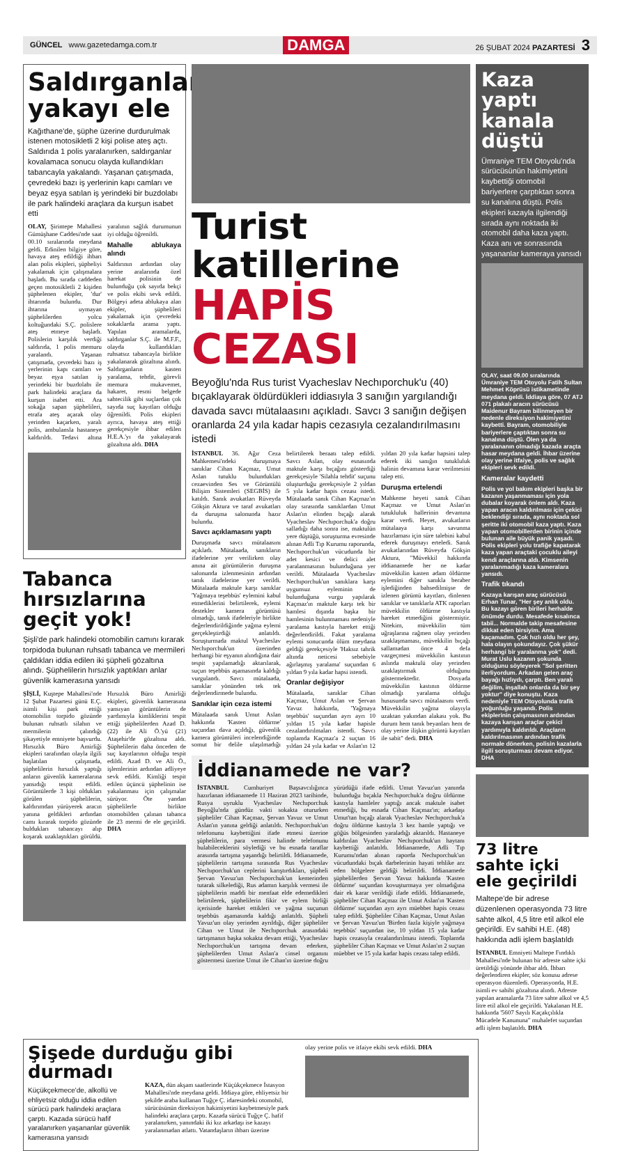GÜNCEL www.gazetedamga.com.tr DAMGA 26 ŞUBAT 2024 PAZARTESİ 3
Saldırganlar yakayı ele
Kağıthane'de, şüphe üzerine durdurulmak istenen motosikletli 2 kişi polise ateş açtı. Saldırıda 1 polis yaralanırken, saldırganlar kovalamaca sonucu olayda kullandıkları tabancayla yakalandı. Yaşanan çatışmada, çevredeki bazı iş yerlerinin kapı camları ve beyaz eşya satılan iş yerindeki bir buzdolabı ile park halindeki araçlara da kurşun isabet etti
OLAY, Şirintepe Mahallesi Gümüşhane Caddesi'nde saat 00.10 sıralarında meydana geldi. Edinilen bilgiye göre, havaya ateş edildiği ihbarı alan polis ekipleri, şüpheliyi yakalamak için çalışmalara başladı. Bu sırada caddeden geçen motosikletli 2 kişiden şüphelenen ekipler, 'dur' ihtarında bulundu. Dur ihtarına uymayan şüphelilerden yolcu koltuğundaki S.Ç. polislere ateş etmeye başladı. Polislerin karşılık verdiği saldırıda, 1 polis memuru yaralandı. Yaşanan çatışmada, çevredeki bazı iş yerlerinin kapı camları ve beyaz eşya satılan iş yerindeki bir buzdolabı ile park halindeki araçlara da kurşun isabet etti. Ara sokağa sapan şüphelileri, etrafa ateş açarak olay yerinden kaçarken, yaralı polis, ambulansla hastaneye kaldırıldı. Tedavi altına yaralının sağlık durumunun iyi olduğu öğrenildi.
Mahalle ablukaya alındı
Saldırının ardından olay yerine aralarında özel harekat polisinin de bulunduğu çok sayıda bekçi ve polis ekibi sevk edildi. Bölgeyi adeta ablukaya alan ekipler, şüphelileri yakalamak için çevredeki sokaklarda arama yaptı. Yapılan aramalarda, saldırganlar S.Ç. ile M.F.F., olayda kullandıkları ruhsatsız tabancayla birlikte yakalanarak gözaltına alındı. Saldırganların kasten yaralama, tehdit, görevli memura mukavemet, hakaret, resmi belgede sahtecilik gibi suçlardan çok sayıda suç kayıtları olduğu öğrenildi. Polis ekipleri ayrıca, havaya ateş ettiği gerekçesiyle ihbar edilen H.E.A.'yı da yakalayarak gözaltına aldı. DHA
Tabanca hırsızlarına geçit yok!
Şişli'de park halindeki otomobilin camını kırarak torpidoda bulunan ruhsatlı tabanca ve mermileri çaldıkları iddia edilen iki şüpheli gözaltına alındı. Şüphelilerin hırsızlık yaptıkları anlar güvenlik kamerasına yansıdı
ŞİŞLİ, Kuştepe Mahallesi'nde 12 Şubat Pazartesi günü E.Ç. isimli kişi park ettiği otomobilin torpido gözünde bulunan ruhsatlı silahın ve mermilerin çalındığı şikayetiyle emniyete başvurdu. Hırsızlık Büro Amirliği ekipleri tarafından olayla ilgili başlatılan çalışmada, şüphelilerin hırsızlık yaptığı anların güvenlik kameralarına yansıdığı tespit edildi. Görüntülerde 3 kişi oldukları görülen şüphelilerin, kaldırımdan yürüyerek aracın yanına geldikleri ardından camı kırarak torpido gözünde buldukları tabancayı alıp koşarak uzaklaştıkları görüldü. Hırsızlık Büro Amirliği ekipleri, güvenlik kamerasına yansıyan görüntülerin de yardımıyla kimliklerini tespit ettiği şüphelilerden Azad D. (22) ile Ali Ö.'yü (21) Ataşehir'de gözaltına aldı. Şüphelilerin daha önceden de suç kayıtlarının olduğu tespit edildi. Azad D. ve Ali Ö., işlemlerinin ardından adliyeye sevk edildi. Kimliği tespit edilen üçüncü şüphelinin ise yakalanması için çalışmalar sürüyor. Öte yandan şüphelilerle birlikte otomobilden çalınan tabanca ile 23 mermi de ele geçirildi. DHA
Turist katillerine
HAPİS CEZASI
Beyoğlu'nda Rus turist Vyacheslav Nechıporchuk'u (40) bıçaklayarak öldürdükleri iddiasıyla 3 sanığın yargılandığı davada savcı mütalaasını açıkladı. Savcı 3 sanığın değişen oranlarda 24 yıla kadar hapis cezasıyla cezalandırılmasını istedi
İSTANBUL 36. Ağır Ceza Mahkemesi'ndeki duruşmaya sanıklar Cihan Kaçmaz, Umut Aslan tutuklu bulundukları cezaevinden Ses ve Görüntülü Bilişim Sistemleri (SEGBİS) ile katıldı. Sanık avukatları Rüveyda Gökşin Aktura ve taraf avukatları da duruşma salonunda hazır bulundu.
Savcı açıklamasını yaptı
Duruşmada savcı mütalaasını açıkladı. Mütalaada, sanıkların ifadelerine yer verilirken olay anına ait görüntülerin duruşma salonunda izlenmesinin ardından tanık ifadelerine yer verildi. Mütalaada maktule karşı sanıklar 'Yağmaya teşebbüs' eylemini kabul etmediklerini belirtilerek, eylemi destekler kamera görüntüsü olmadığı, tanık ifadeleriyle birlikte değerlendirildiğinde yağma eylemi gerçekleştirdiği anlatıldı. Soruşturmada maktul Vyacheslav Nechıporchuk'un üzerinden herhangi bir eşyanın alındığına dair tespit yapılamadığı aktarılarak, suçun teşebbüs aşamasında kaldığı vurgulandı. Savcı mütalaada, sanıklar yönünden tek tek değerlendirmede bulundu.
Sanıklar için ceza istemi
Mütalaada sanık Umut Aslan hakkında 'Kasten öldürme' suçundan dava açıldığı, güvenlik kamera görüntüleri incelendiğinde somut bir delile ulaşılmadığı belirtilerek beraatı talep edildi. Savcı Aslan, olay esnasında maktule karşı bıçağını gösterdiği gerekçesiyle 'Silahla tehdit' suçunu oluşturduğu gerekçesiyle 2 yıldan 5 yıla kadar hapis cezası istedi. Mütalaada sanık Cihan Kaçmaz'ın olay sırasında sanıklardan Umut Aslan'ın elinden bıçağı alarak Vyacheslav Nechıporchuk'a doğru salladığı daha sonra ise, maktulün yere düştüğü, soruşturma evresinde alınan Adli Tıp Kurumu raporunda, Nechıporchuk'un vücudunda bir adet kesici ve delici alet yaralanmasının bulunduğuna yer verildi. Mütalaada Vyacheslav Nechıporchuk'un sanıklara karşı uygunsuz eyleminin de bulunduğuna vurgu yapılarak Kaçmaz'ın maktule karşı tek bir hamlesi dışında başka bir hamlesinin bulunmaması nedeniyle yaralama kastıyla hareket ettiği değerlendirildi. Fakat yaralama eylemi sonucunda ölüm meydana geldiği gerekçesiyle 'Haksız tahrik altında neticesi sebebiyle ağırlaşmış yaralama' suçundan 6 yıldan 9 yıla kadar hapsi istendi.
Oranlar değişiyor
Mütalaada, sanıklar Cihan Kaçmaz, Umut Aslan ve Şervan Yavuz hakkında, 'Yağmaya teşebbüs' suçundan ayrı ayrı 10 yıldan 15 yıla kadar hapisle cezalandırılmaları istendi. Savcı toplamda Kaçmaz'a 2 suçtan 16 yıldan 24 yıla kadar ve Aslan'ın 12 yıldan 20 yıla kadar hapsini talep ederek iki sanığın tutukluluk halinin devamına karar verilmesini talep etti.
Duruşma ertelendi
Mahkeme heyeti sanık Cihan Kaçmaz ve Umut Aslan'ın tutukluluk hallerinin devamına karar verdi. Heyet, avukatların mütalaaya karşı savunma hazırlaması için süre talebini kabul ederek duruşmayı erteledi. Sanık avukatlarından Rüveyda Gökşin Aktura, "Müvekkil hakkında iddianamede her ne kadar müvekkilin kasten adam öldürme eylemini diğer sanıkla beraber işlediğinden bahsedilmişse de izlenen görüntü kayıtları, dinlenen sanıklar ve tanıklarla ATK raporları müvekkilin öldürme kastıyla hareket etmediğini göstermiştir. Nitekim, müvekkilin tüm uğraşlarına rağmen olay yerinden uzaklaşmaması, müvekkilin bıçağı sallamadan önce 4 defa vazgeçmesi müvekkilin kastının aslında maktulü olay yerinden uzaklaştırmak olduğunu göstermektedir. Dosyada müvekkilin kastının öldürme olmadığı yaralama olduğu hususunda savcı mütalaasını verdi. Müvekkilin yağma olayıyla uzaktan yakından alakası yok. Bu durum hem tanık beyanları hem de olay yerine ilişkin görüntü kayıtları ile sabit" dedi. DHA
İddianamede ne var?
İSTANBUL Cumhuriyet Başsavcılığınca hazırlanan iddianamede 11 Haziran 2023 tarihinde, Rusya uyruklu Vyacheslav Nechıporchuk Beyoğlu'nda gündüz vakti sokakta otururken şüpheliler Cihan Kaçmaz, Şervan Yavuz ve Umut Aslan'ın yanına geldiği anlatıldı. Nechıporchuk'un telefonunu kaybettiğini ifade etmesi üzerine şüphelilerin, para vermesi halinde telefonunu bulabileceklerini söylediği ve bu esnada taraflar arasında tartışma yaşandığı belirtildi. İddianamede, şüphelilerin tartışma sırasında Rus Vyacheslav Nechıporchuk'un ceplerini karıştırdıkları, şüpheli Şervan Yavuz'un Nechıporchuk'un kemerinden tutarak silkelediği, Rus adamın karşılık vermesi ile şüphelilerin maddi bir menfaat elde edemedikleri belirtilerek, şüphelilerin fikir ve eylem birliği içerisinde hareket ettikleri ve yağma suçunun teşebbüs aşamasında kaldığı anlatıldı. Şüpheli Yavuz'un olay yerinden ayrıldığı, diğer şüpheliler Cihan ve Umut ile Nechıporchuk arasındaki tartışmanın başka sokakta devam ettiği, Vyacheslav Nechıporchuk'un tartışma devam ederken, şüphelilerden Umut Aslan'a cinsel organını göstermesi üzerine Umut ile Cihan'ın üzerine doğru yürüdüğü ifade edildi. Umut Yavuz'un yanında bulunduğu bıçakla Nechıporchuk'a doğru öldürme kastıyla hamleler yaptığı ancak maktule isabet etmediği, bu esnada Cihan Kaçmaz'ın; arkadaşı Umut'tan bıçağı alarak Vyacheslav Nechıporchuk'a doğru öldürme kastıyla 3 kez hamle yaptığı ve göğüs bölgesinden yaraladığı aktarıldı. Hastaneye kaldırılan Vyacheslav Nechıporchuk'un haytanı kaybettiği anlatıldı. İddianamede, Adli Tıp Kurumu'ndan alınan raporda Nechıporchuk'un vücudundaki bıçak darbelerinin hayati tehlike arz eden bölgelere geldiği belirtildi. İddianamede şüphelilerden Şervan Yavuz hakkında 'Kasten öldürme' suçundan kovuşturmaya yer olmadığına dair ek karar verildiği ifade edildi. İddianamede, şüpheliler Cihan Kaçmaz ile Umut Aslan'ın 'Kasten öldürme' suçundan ayrı ayrı müebbet hapis cezası talep edildi. Şüpheliler Cihan Kaçmaz, Umut Aslan ve Şervan Yavuz'un 'Birden fazla kişiyle yağmaya teşebbüs' suçundan ise, 10 yıldan 15 yıla kadar hapis cezasıyla cezalandırılması istendi. Toplamda şüpheliler Cihan Kaçmaz ve Umut Aslan'ın 2 suçtan müebbet ve 15 yıla kadar hapis cezası talep edildi.
Kaza yaptı kanala düştü
Ümraniye TEM Otoyolu'nda sürücüsünün hakimiyetini kaybettiği otomobil bariyerlere çarptıktan sonra su kanalına düştü. Polis ekipleri kazayla ilgilendiği sırada aynı noktada iki otomobil daha kaza yaptı. Kaza anı ve sonrasında yaşananlar kameraya yansıdı
OLAY, saat 09.00 sıralarında Ümraniye TEM Otoyolu Fatih Sultan Mehmet Köprüsü istikametinde meydana geldi. İddiaya göre, 07 ATJ 071 plakalı aracın sürücüsü Maidenur Bayram bilinmeyen bir nedenle direksiyon hakimiyetini kaybetti. Bayram, otomobiliyle bariyerlere çaptıktan sonra su kanalına düştü. Ölen ya da yaralananın olmadığı kazada araçta hasar meydana geldi. İhbar üzerine olay yerine itfaiye, polis ve sağlık ekipleri sevk edildi.
Kameralar kaydetti
Polis ve yol bakım ekipleri başka bir kazanın yaşanmaması için yola dubalar koyarak önlem aldı. Kaza yapan aracın kaldırılması için çekici beklendiği sırada, aynı noktada sol şeritte iki otomobil kaza yaptı. Kaza yapan otomobillerden birinin içinde bulunan aile büyük panik yaşadı. Polis ekipleri yolu trafiğe kapatarak kaza yapan araçtaki çocuklu aileyi kendi araçlarına aldı. Kimsenin yaralanmadığı kaza kameralara yansıdı.
Trafik tıkandı
Kazaya karışan araç sürücüsü Erhan Tunar, "Her şey anlık oldu. Bu kazayı gören birileri herhalde önümde durdu. Mesafede kısalınca tabii... Normalde takip mesafesine dikkat eden birsiyim. Ama kaçamadım. Çok hızlı oldu her şey, hala olayın şokundayız. Çok şükür herhangi bir yaralanma yok" dedi. Murat Uslu kazanın şokunda olduğunu söyleyerek "Sol şeritten ilerliyordum. Arkadan gelen araç bayağı hızlıydı, çarptı. Ben yaralı değilim, inşallah onlarda da bir şey yoktur" diye konuştu. Kaza nedeniyle TEM Otoyolunda trafik yoğunluğu yaşandı. Polis ekiplerinin çalışmasının ardından kazaya karışan araçlar çekici yardımıyla kaldırıldı. Araçların kaldırılmasının ardından trafik normale dönerken, polisin kazalarla ilgili soruşturması devam ediyor. DHA
73 litre sahte içki ele geçirildi
Maltepe'de bir adrese düzenlenen operasyonda 73 litre sahte alkol, 4,5 litre etil alkol ele geçirildi. Ev sahibi H.E. (48) hakkında adli işlem başlatıldı
İSTANBUL Emniyeti Maltepe Fındıklı Mahallesi'nde bulunan bir adreste sahte içki üretildiği yönünde ihbar aldı. İhbarı değerlendiren ekipler, söz konusu adrese operasyon düzenledi. Operasyonda, H.E. isimli ev sahibi gözaltına alındı. Adreste yapılan aramalarda 73 litre sahte alkol ve 4,5 litre etil alkol ele geçirildi. Yakalanan H.E. hakkında '5607 Sayılı Kaçakçılıkla Mücadele Kanununa" muhalefet suçundan adli işlem başlatıldı. DHA
Şişede durduğu gibi durmadı
Küçükçekmece'de, alkollü ve ehliyetsiz olduğu iddia edilen sürücü park halindeki araçlara çarptı. Kazada sürücü hafif yaralanırken yaşananlar güvenlik kamerasına yansıdı
KAZA, dün akşam saatlerinde Küçükçekmece İstasyon Mahallesi'nde meydana geldi. İddiaya göre, ehliyetsiz bir şekilde araba kullanan Tuğçe Ç. idaresindeki otomobil, sürücüsünün direksiyon hakimiyetini kaybetmesiyle park halindeki araçlara çarptı. Kazada sürücü Tuğçe Ç. hafif yaralanırken, yanındaki iki kız arkadaşı ise kazayı yaralanmadan atlattı. Vatandaşların ihbarı üzerine
olay yerine polis ve itfaiye ekibi sevk edildi. DHA